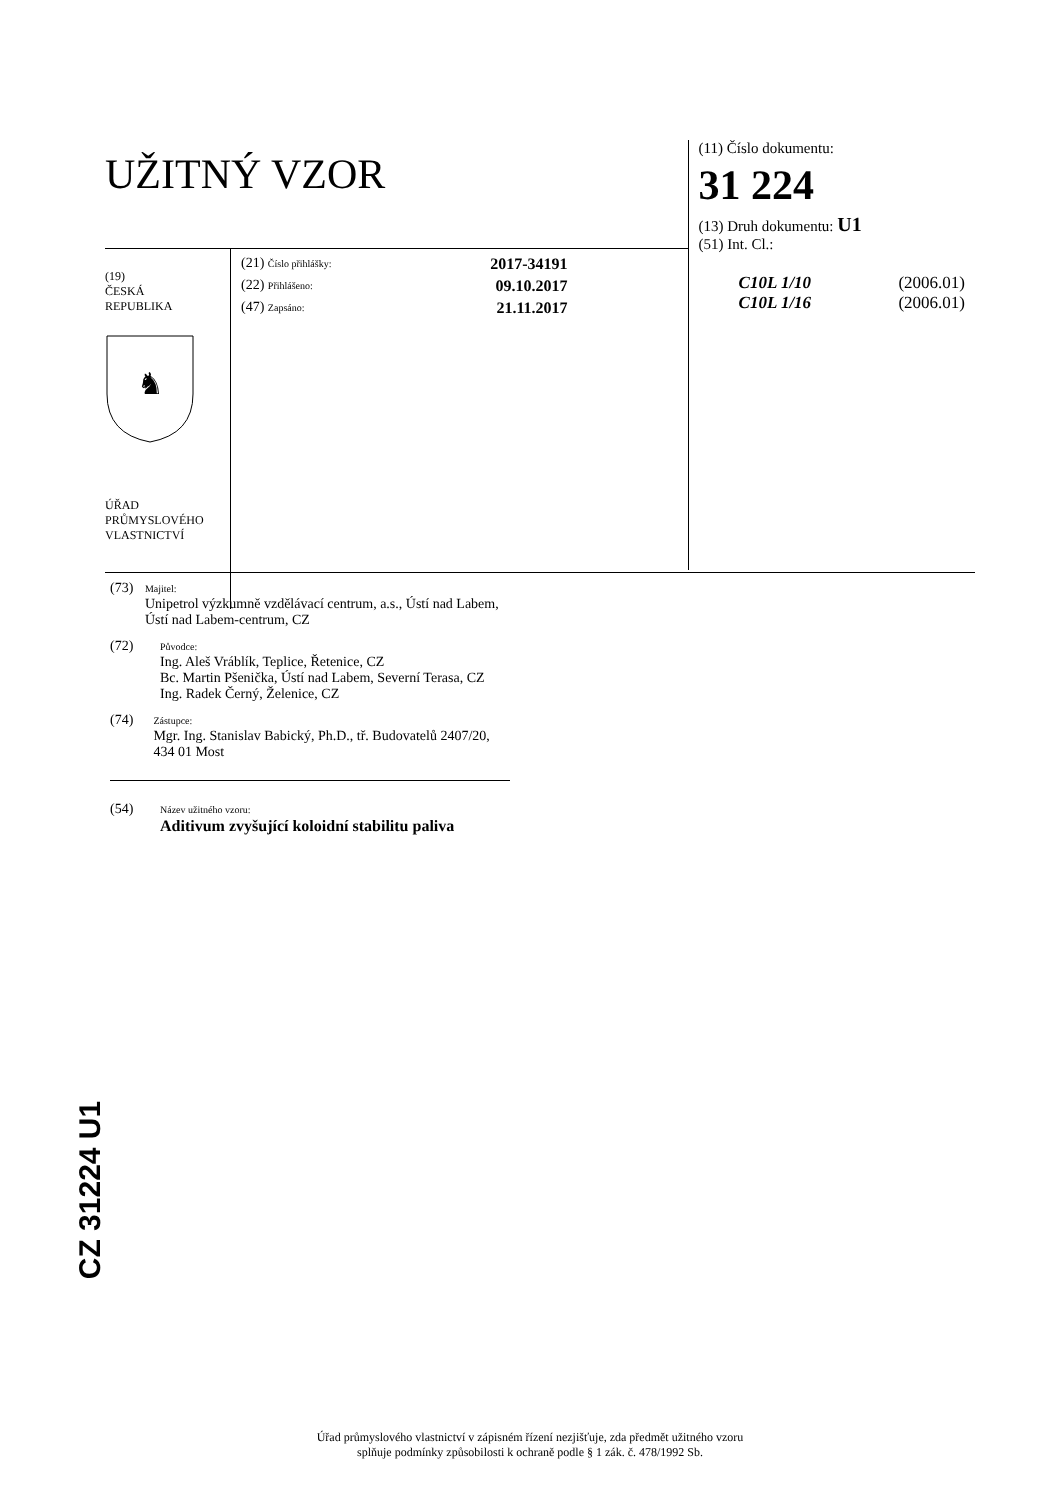UŽITNÝ VZOR
(19)
ČESKÁ
REPUBLIKA
♞
ÚŘAD
PRŮMYSLOVÉHO
VLASTNICTVÍ
(21) Číslo přihlášky: 2017-34191
(22) Přihlášeno: 09.10.2017
(47) Zapsáno: 21.11.2017
(11) Číslo dokumentu:
31 224
(13) Druh dokumentu: U1
(51) Int. Cl.:
C10L 1/10 (2006.01)
C10L 1/16 (2006.01)
(73)
Majitel:
Unipetrol výzkumně vzdělávací centrum, a.s., Ústí nad Labem, Ústí nad Labem-centrum, CZ
(72)
Původce:
Ing. Aleš Vráblík, Teplice, Řetenice, CZ
Bc. Martin Pšenička, Ústí nad Labem, Severní Terasa, CZ
Ing. Radek Černý, Želenice, CZ
(74)
Zástupce:
Mgr. Ing. Stanislav Babický, Ph.D., tř. Budovatelů 2407/20, 434 01 Most
(54)
Název užitného vzoru:
Aditivum zvyšující koloidní stabilitu paliva
CZ 31224 U1
Úřad průmyslového vlastnictví v zápisném řízení nezjišťuje, zda předmět užitného vzoru
splňuje podmínky způsobilosti k ochraně podle § 1 zák. č. 478/1992 Sb.